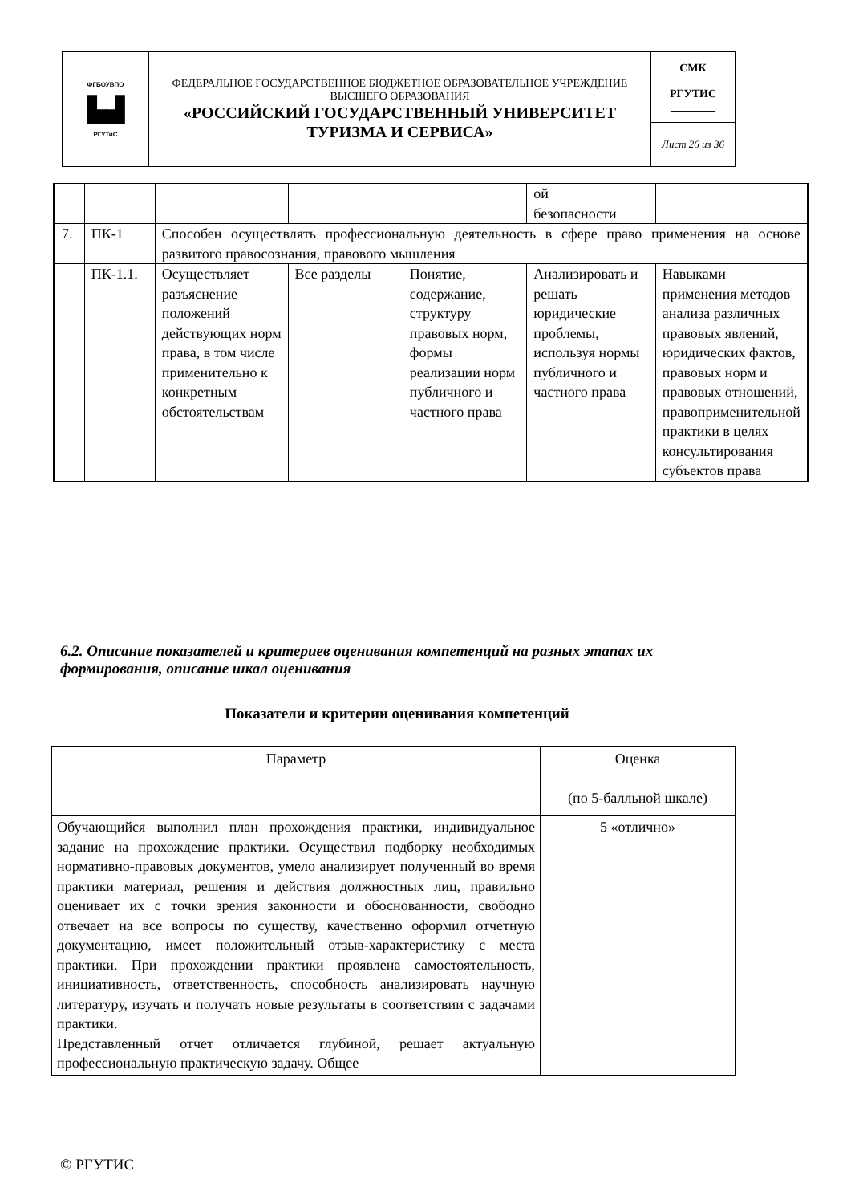| ФГБОУВПО ▙▟ РГУТиС | ФЕДЕРАЛЬНОЕ ГОСУДАРСТВЕННОЕ БЮДЖЕТНОЕ ОБРАЗОВАТЕЛЬНОЕ УЧРЕЖДЕНИЕ ВЫСШЕГО ОБРАЗОВАНИЯ «РОССИЙСКИЙ ГОСУДАРСТВЕННЫЙ УНИВЕРСИТЕТ ТУРИЗМА И СЕРВИСА» | СМК РГУТИС ________ |
| | | Лист 26 из 36 |
| | | | | | ой безопасности | |
| 7. | ПК-1 | Способен осуществлять профессиональную деятельность в сфере право применения на основе развитого правосознания, правового мышления | | | | |
| | ПК-1.1. | Осуществляет разъяснение положений действующих норм права, в том числе применительно к конкретным обстоятельствам | Все разделы | Понятие, содержание, структуру правовых норм, формы реализации норм публичного и частного права | Анализировать и решать юридические проблемы, используя нормы публичного и частного права | Навыками применения методов анализа различных правовых явлений, юридических фактов, правовых норм и правовых отношений, правоприменительной практики в целях консультирования субъектов права |
6.2. Описание показателей и критериев оценивания компетенций на разных этапах их формирования, описание шкал оценивания
Показатели и критерии оценивания компетенций
| Параметр | Оценка (по 5-балльной шкале) |
| Обучающийся выполнил план прохождения практики, индивидуальное задание на прохождение практики. Осуществил подборку необходимых нормативно-правовых документов, умело анализирует полученный во время практики материал, решения и действия должностных лиц, правильно оценивает их с точки зрения законности и обоснованности, свободно отвечает на все вопросы по существу, качественно оформил отчетную документацию, имеет положительный отзыв-характеристику с места практики. При прохождении практики проявлена самостоятельность, инициативность, ответственность, способность анализировать научную литературу, изучать и получать новые результаты в соответствии с задачами практики. Представленный отчет отличается глубиной, решает актуальную профессиональную практическую задачу. Общее | 5 «отлично» |
© РГУТИС